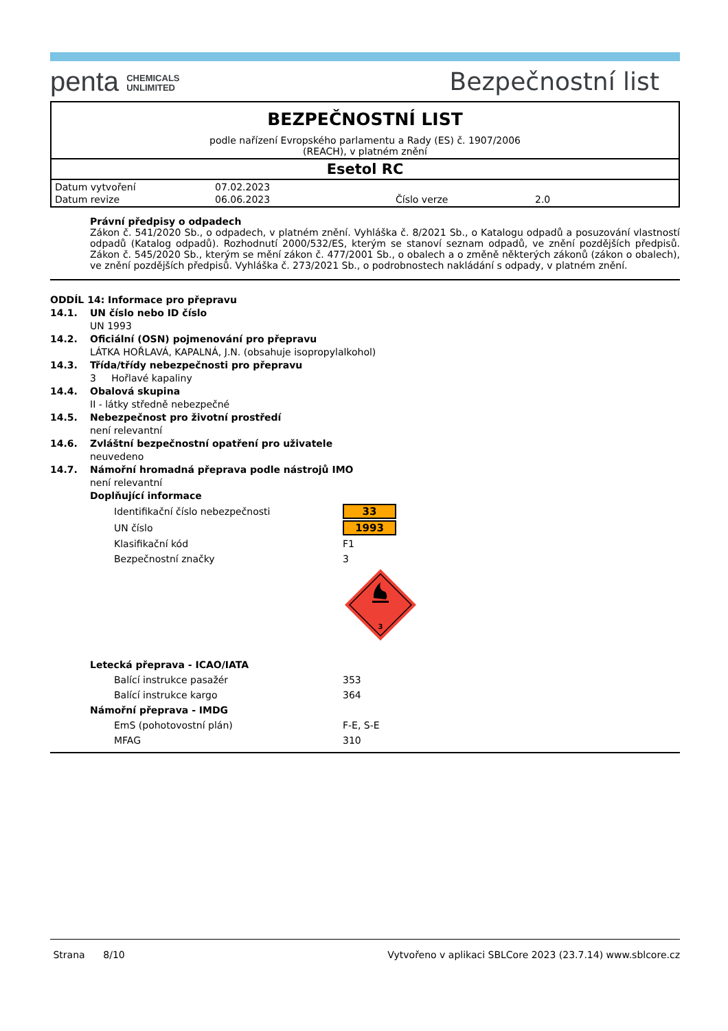penta CHEMICALS
UNLIMITED
Bezpečnostní list
BEZPEČNOSTNÍ LIST
podle nařízení Evropského parlamentu a Rady (ES) č. 1907/2006
(REACH), v platném znění
Esetol RC
| Datum vytvoření | 07.02.2023 | | |
| Datum revize | 06.06.2023 | Číslo verze | 2.0 |
Právní předpisy o odpadech
Zákon č. 541/2020 Sb., o odpadech, v platném znění. Vyhláška č. 8/2021 Sb., o Katalogu odpadů a posuzování vlastností odpadů (Katalog odpadů). Rozhodnutí 2000/532/ES, kterým se stanoví seznam odpadů, ve znění pozdějších předpisů. Zákon č. 545/2020 Sb., kterým se mění zákon č. 477/2001 Sb., o obalech a o změně některých zákonů (zákon o obalech), ve znění pozdějších předpisů. Vyhláška č. 273/2021 Sb., o podrobnostech nakládání s odpady, v platném znění.
ODDÍL 14: Informace pro přepravu
14.1. UN číslo nebo ID číslo
UN 1993
14.2. Oficiální (OSN) pojmenování pro přepravu
LÁTKA HOŘLAVÁ, KAPALNÁ, J.N. (obsahuje isopropylalkohol)
14.3. Třída/třídy nebezpečnosti pro přepravu
3 Hořlavé kapaliny
14.4. Obalová skupina
II - látky středně nebezpečné
14.5. Nebezpečnost pro životní prostředí
není relevantní
14.6. Zvláštní bezpečnostní opatření pro uživatele
neuvedeno
14.7. Námořní hromadná přeprava podle nástrojů IMO
není relevantní
Doplňující informace
| Identifikační číslo nebezpečnosti | 33 |
| UN číslo | 1993 |
| Klasifikační kód | F1 |
| Bezpečnostní značky | 3 |
| | 3 |
Letecká přeprava - ICAO/IATA
| Balící instrukce pasažér | 353 |
| Balící instrukce kargo | 364 |
Námořní přeprava - IMDG
| EmS (pohotovostní plán) | F-E, S-E |
| MFAG | 310 |
Strana 8/10 Vytvořeno v aplikaci SBLCore 2023 (23.7.14) www.sblcore.cz